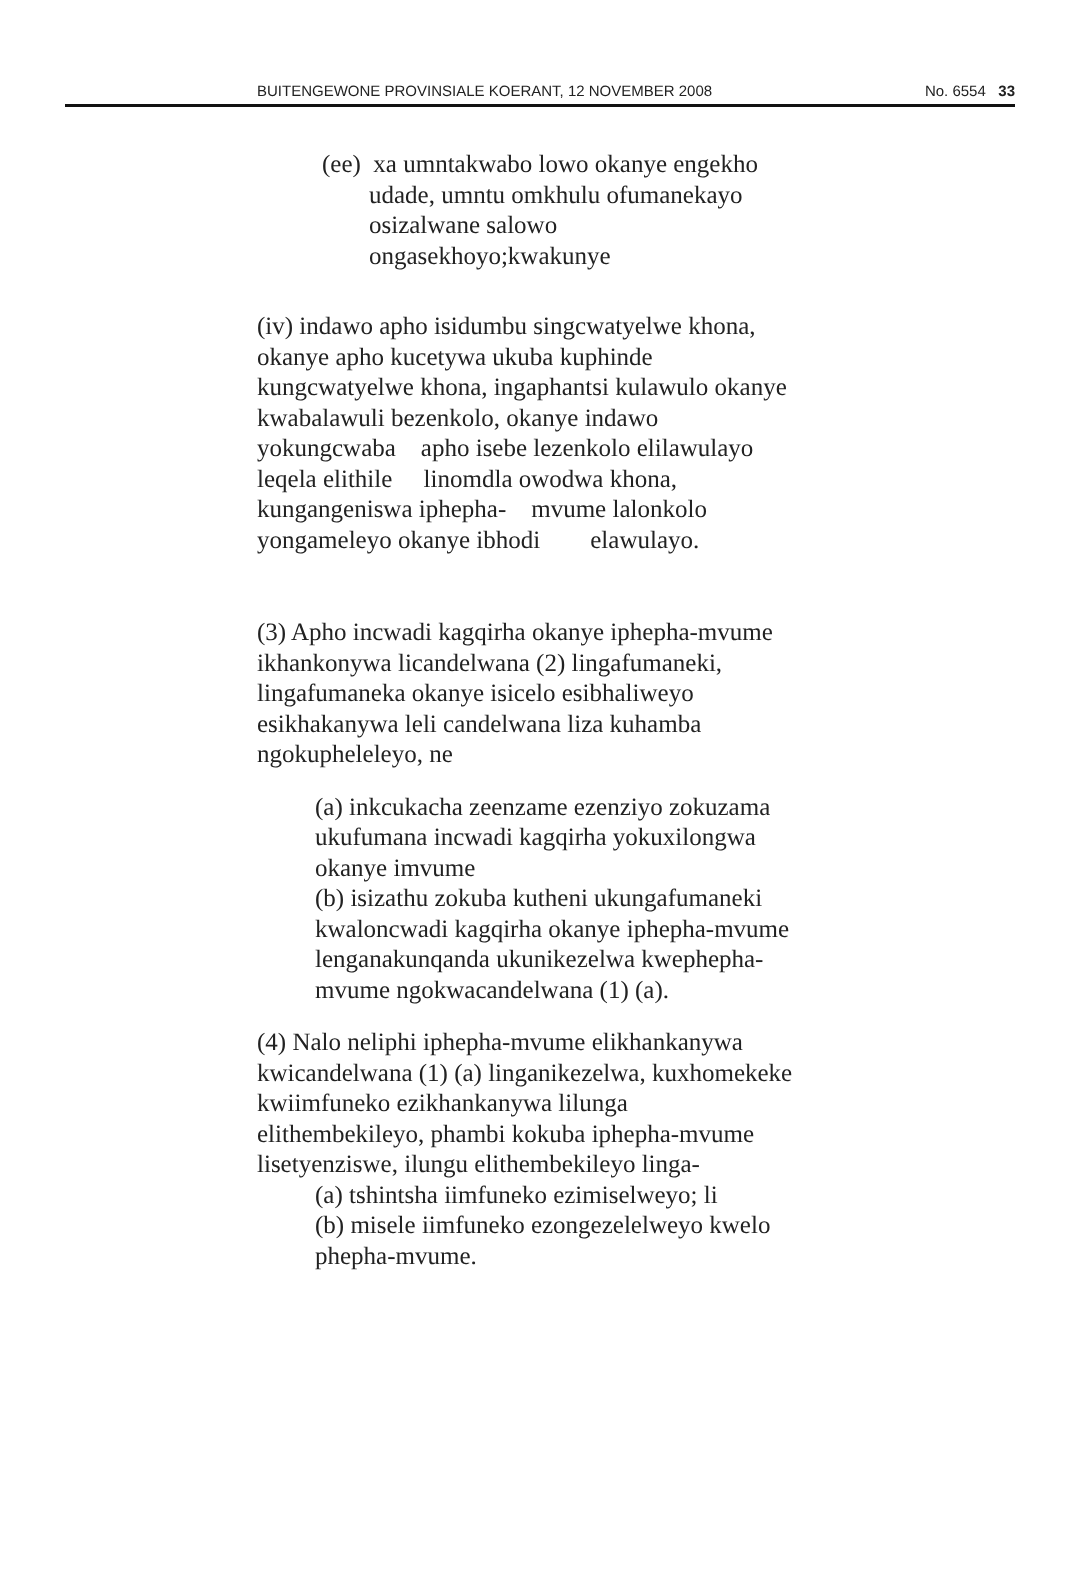BUITENGEWONE PROVINSIALE KOERANT, 12 NOVEMBER 2008 No. 6554 33
(ee) xa umntakwabo lowo okanye engekho
udade, umntu omkhulu ofumanekayo
osizalwane salowo
ongasekhoyo;kwakunye
(iv) indawo apho isidumbu singcwatyelwe khona,
okanye apho kucetywa ukuba kuphinde
kungcwatyelwe khona, ingaphantsi kulawulo okanye
kwabalawuli bezenkolo, okanye indawo
yokungcwaba apho isebe lezenkolo elilawulayo
leqela elithile linomdla owodwa khona,
kungangeniswa iphepha- mvume lalonkolo
yongameleyo okanye ibhodi elawulayo.
(3) Apho incwadi kagqirha okanye iphepha-mvume
ikhankonywa licandelwana (2) lingafumaneki,
lingafumaneka okanye isicelo esibhaliweyo
esikhakanywa leli candelwana liza kuhamba
ngokupheleleyo, ne
(a) inkcukacha zeenzame ezenziyo zokuzama
ukufumana incwadi kagqirha yokuxilongwa
okanye imvume
(b) isizathu zokuba kutheni ukungafumaneki
kwaloncwadi kagqirha okanye iphepha-mvume
lenganakunqanda ukunikezelwa kwephepha-
mvume ngokwacandelwana (1) (a).
(4) Nalo neliphi iphepha-mvume elikhankanywa
kwicandelwana (1) (a) linganikezelwa, kuxhomekeke
kwiimfuneko ezikhankanywa lilunga
elithembekileyo, phambi kokuba iphepha-mvume
lisetyenziswe, ilungu elithembekileyo linga-
(a) tshintsha iimfuneko ezimiselweyo; li
(b) misele iimfuneko ezongezelelweyo kwelo
phepha-mvume.